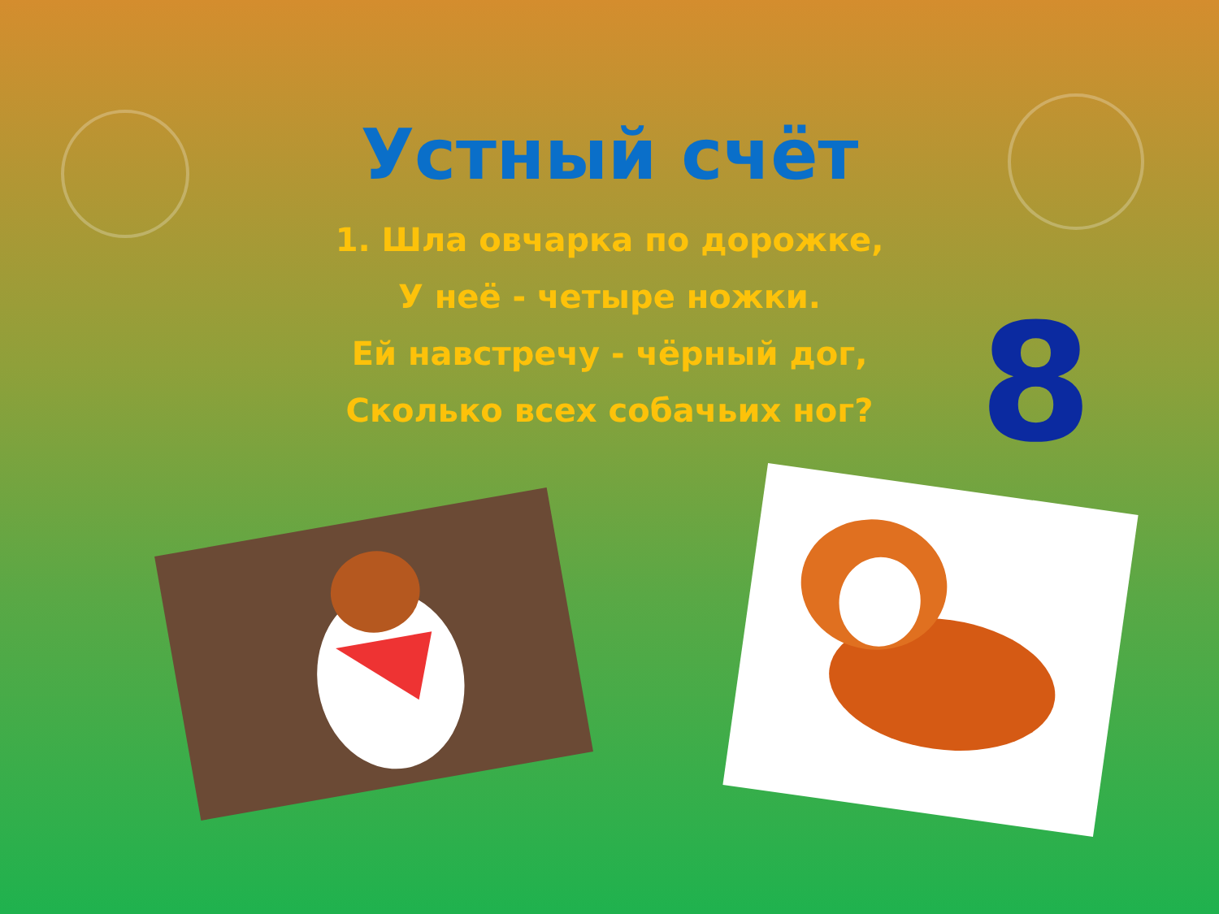Устный счёт
1. Шла овчарка по дорожке,
У неё - четыре ножки.
Ей навстречу - чёрный дог,
Сколько всех собачьих ног?
8